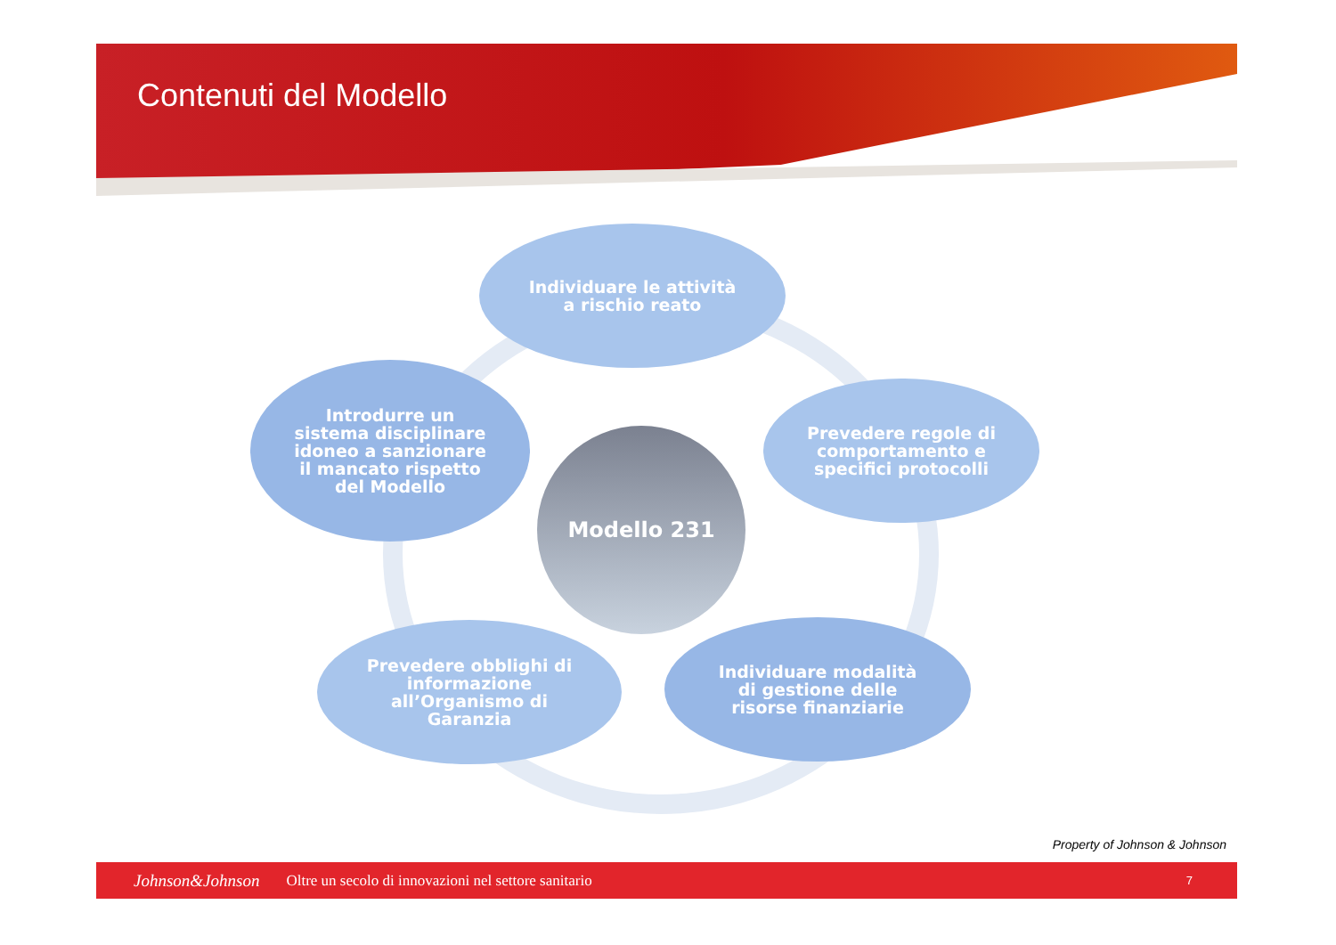Contenuti del Modello
Individuare le attività
a rischio reato
Introdurre un
sistema disciplinare
idoneo a sanzionare
il mancato rispetto
del Modello
Modello 231
Prevedere regole di
comportamento e
specifici protocolli
Prevedere obblighi di
informazione
all’Organismo di
Garanzia
Individuare modalità
di gestione delle
risorse finanziarie
Property of Johnson & Johnson
Johnson&Johnson Oltre un secolo di innovazioni nel settore sanitario 7